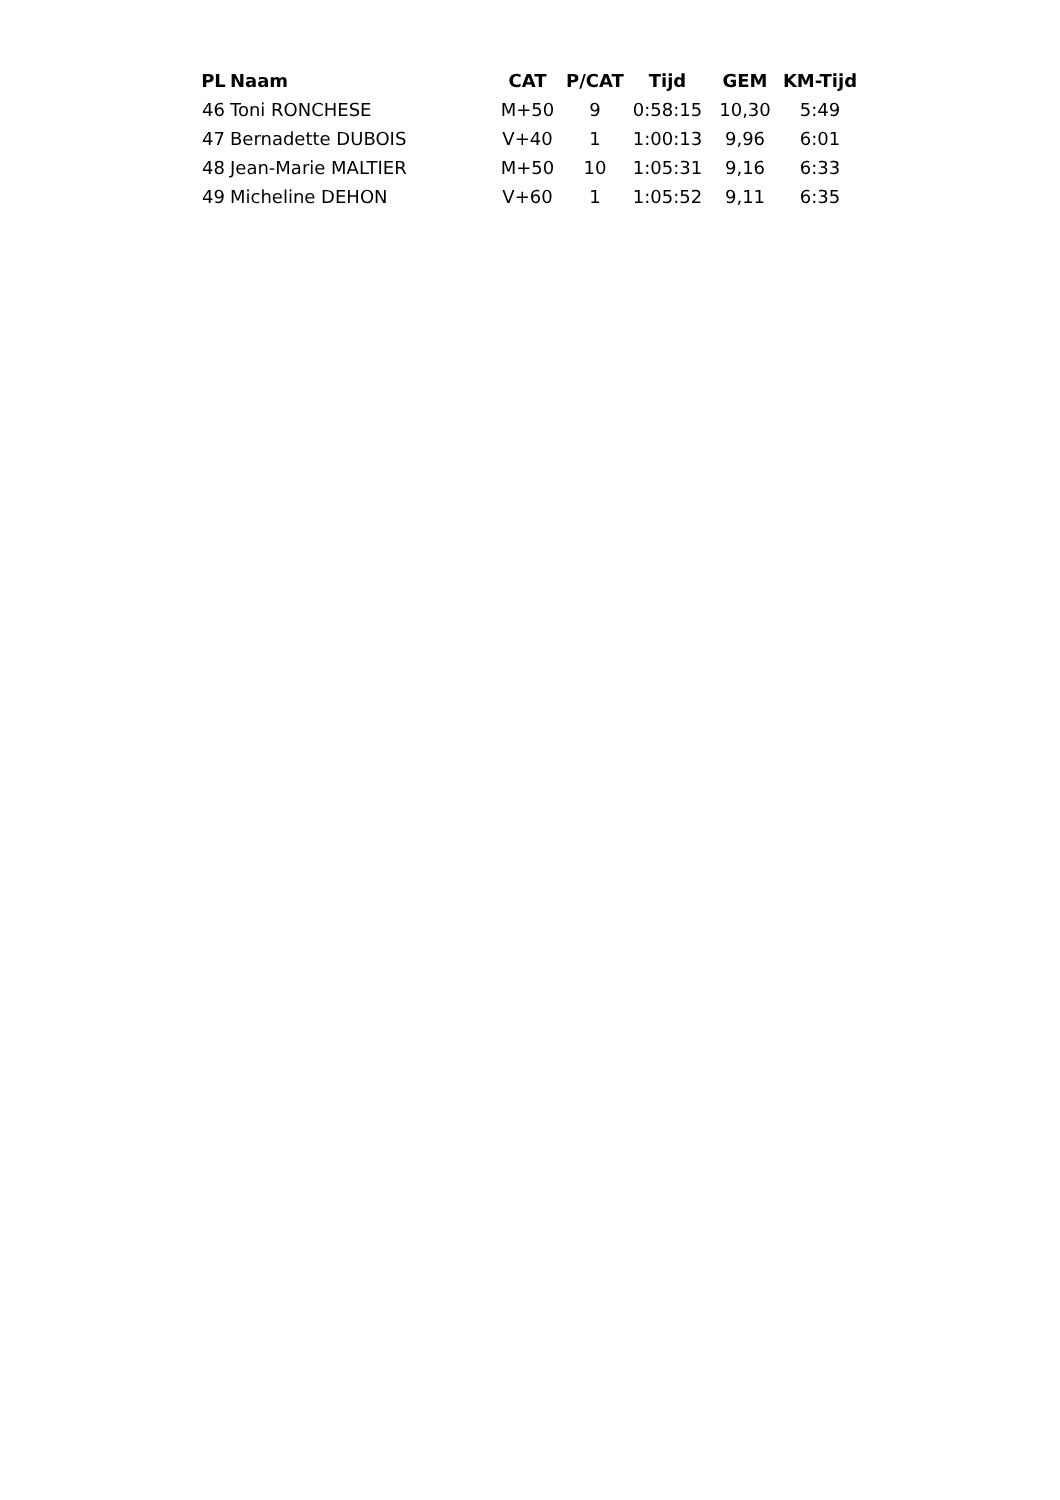| PL | Naam | CAT | P/CAT | Tijd | GEM | KM-Tijd |
| --- | --- | --- | --- | --- | --- | --- |
| 46 | Toni RONCHESE | M+50 | 9 | 0:58:15 | 10,30 | 5:49 |
| 47 | Bernadette DUBOIS | V+40 | 1 | 1:00:13 | 9,96 | 6:01 |
| 48 | Jean-Marie MALTIER | M+50 | 10 | 1:05:31 | 9,16 | 6:33 |
| 49 | Micheline DEHON | V+60 | 1 | 1:05:52 | 9,11 | 6:35 |